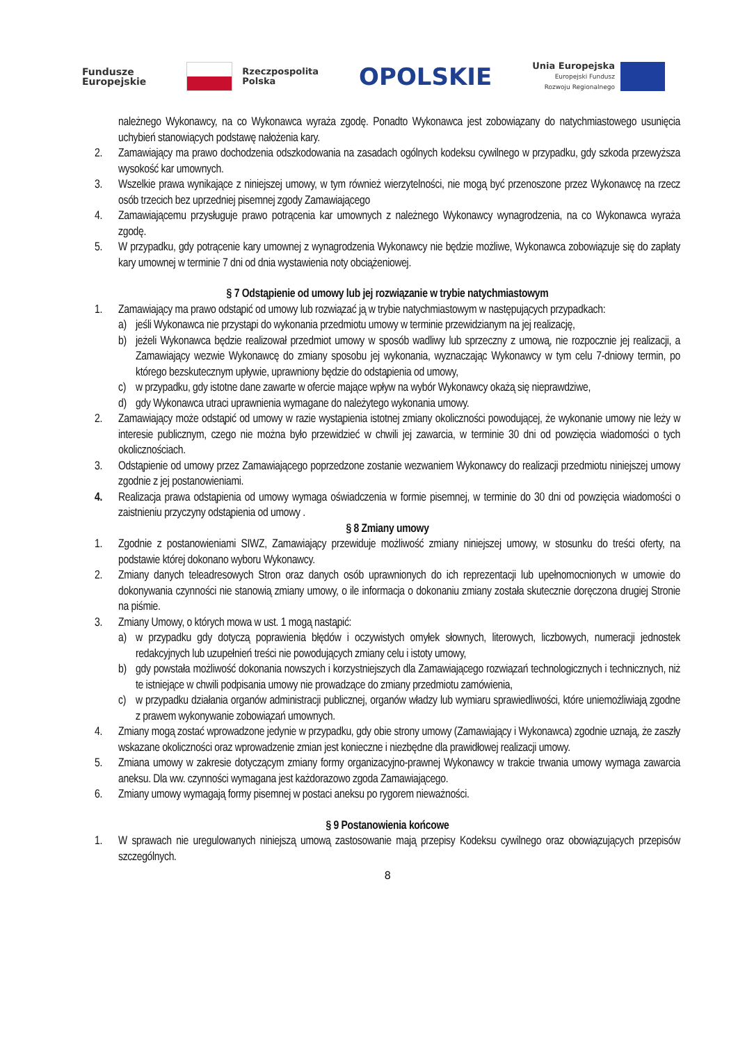Fundusze
Europejskie
Rzeczpospolita
Polska
OPOLSKIE
Unia Europejska
Europejski Fundusz
Rozwoju Regionalnego
należnego Wykonawcy, na co Wykonawca wyraża zgodę. Ponadto Wykonawca jest zobowiązany do natychmiastowego usunięcia uchybień stanowiących podstawę nałożenia kary.
2. Zamawiający ma prawo dochodzenia odszkodowania na zasadach ogólnych kodeksu cywilnego w przypadku, gdy szkoda przewyższa wysokość kar umownych.
3. Wszelkie prawa wynikające z niniejszej umowy, w tym również wierzytelności, nie mogą być przenoszone przez Wykonawcę na rzecz osób trzecich bez uprzedniej pisemnej zgody Zamawiającego
4. Zamawiającemu przysługuje prawo potrącenia kar umownych z należnego Wykonawcy wynagrodzenia, na co Wykonawca wyraża zgodę.
5. W przypadku, gdy potrącenie kary umownej z wynagrodzenia Wykonawcy nie będzie możliwe, Wykonawca zobowiązuje się do zapłaty kary umownej w terminie 7 dni od dnia wystawienia noty obciążeniowej.
§ 7 Odstąpienie od umowy lub jej rozwiązanie w trybie natychmiastowym
1. Zamawiający ma prawo odstąpić od umowy lub rozwiązać ją w trybie natychmiastowym w następujących przypadkach:
a) jeśli Wykonawca nie przystąpi do wykonania przedmiotu umowy w terminie przewidzianym na jej realizację,
b) jeżeli Wykonawca będzie realizował przedmiot umowy w sposób wadliwy lub sprzeczny z umową, nie rozpocznie jej realizacji, a Zamawiający wezwie Wykonawcę do zmiany sposobu jej wykonania, wyznaczając Wykonawcy w tym celu 7-dniowy termin, po którego bezskutecznym upływie, uprawniony będzie do odstąpienia od umowy,
c) w przypadku, gdy istotne dane zawarte w ofercie mające wpływ na wybór Wykonawcy okażą się nieprawdziwe,
d) gdy Wykonawca utraci uprawnienia wymagane do należytego wykonania umowy.
2. Zamawiający może odstąpić od umowy w razie wystąpienia istotnej zmiany okoliczności powodującej, że wykonanie umowy nie leży w interesie publicznym, czego nie można było przewidzieć w chwili jej zawarcia, w terminie 30 dni od powzięcia wiadomości o tych okolicznościach.
3. Odstąpienie od umowy przez Zamawiającego poprzedzone zostanie wezwaniem Wykonawcy do realizacji przedmiotu niniejszej umowy zgodnie z jej postanowieniami.
4. Realizacja prawa odstąpienia od umowy wymaga oświadczenia w formie pisemnej, w terminie do 30 dni od powzięcia wiadomości o zaistnieniu przyczyny odstąpienia od umowy .
§ 8 Zmiany umowy
1. Zgodnie z postanowieniami SIWZ, Zamawiający przewiduje możliwość zmiany niniejszej umowy, w stosunku do treści oferty, na podstawie której dokonano wyboru Wykonawcy.
2. Zmiany danych teleadresowych Stron oraz danych osób uprawnionych do ich reprezentacji lub upełnomocnionych w umowie do dokonywania czynności nie stanowią zmiany umowy, o ile informacja o dokonaniu zmiany została skutecznie doręczona drugiej Stronie na piśmie.
3. Zmiany Umowy, o których mowa w ust. 1 mogą nastąpić:
a) w przypadku gdy dotyczą poprawienia błędów i oczywistych omyłek słownych, literowych, liczbowych, numeracji jednostek redakcyjnych lub uzupełnień treści nie powodujących zmiany celu i istoty umowy,
b) gdy powstała możliwość dokonania nowszych i korzystniejszych dla Zamawiającego rozwiązań technologicznych i technicznych, niż te istniejące w chwili podpisania umowy nie prowadzące do zmiany przedmiotu zamówienia,
c) w przypadku działania organów administracji publicznej, organów władzy lub wymiaru sprawiedliwości, które uniemożliwiają zgodne z prawem wykonywanie zobowiązań umownych.
4. Zmiany mogą zostać wprowadzone jedynie w przypadku, gdy obie strony umowy (Zamawiający i Wykonawca) zgodnie uznają, że zaszły wskazane okoliczności oraz wprowadzenie zmian jest konieczne i niezbędne dla prawidłowej realizacji umowy.
5. Zmiana umowy w zakresie dotyczącym zmiany formy organizacyjno-prawnej Wykonawcy w trakcie trwania umowy wymaga zawarcia aneksu. Dla ww. czynności wymagana jest każdorazowo zgoda Zamawiającego.
6. Zmiany umowy wymagają formy pisemnej w postaci aneksu po rygorem nieważności.
§ 9 Postanowienia końcowe
1. W sprawach nie uregulowanych niniejszą umową zastosowanie mają przepisy Kodeksu cywilnego oraz obowiązujących przepisów szczególnych.
8